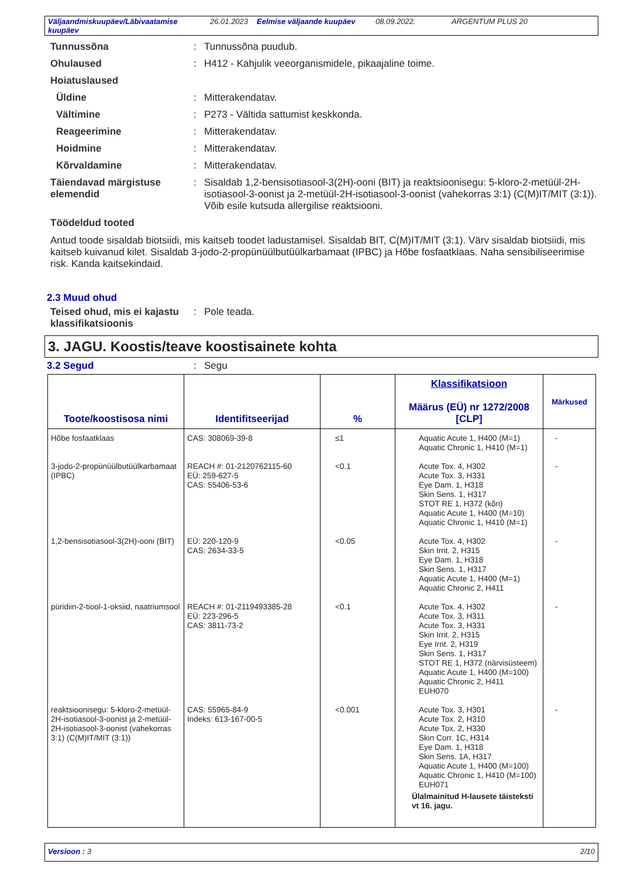Väljaandmiskuupäev/Läbivaatamise kuupäev 26.01.2023 Eelmise väljaande kuupäev 08.09.2022. ARGENTUM PLUS 20
Tunnussõna: Tunnussõna puudub.
Ohulaused: H412 - Kahjulik veeorganismidele, pikaajaline toime.
Hoiatuslaused
Üldine: Mitterakendatav.
Vältimine: P273 - Vältida sattumist keskkonda.
Reageerimine: Mitterakendatav.
Hoidmine: Mitterakendatav.
Kõrvaldamine: Mitterakendatav.
Täiendavad märgistuse elemendid: Sisaldab 1,2-bensisotiasool-3(2H)-ooni (BIT) ja reaktsioonisegu: 5-kloro-2-metüül-2H-isotiasool-3-oonist ja 2-metüül-2H-isotiasool-3-oonist (vahekorras 3:1) (C(M)IT/MIT (3:1)). Võib esile kutsuda allergilise reaktsiooni.
Töödeldud tooted
Antud toode sisaldab biotsiidi, mis kaitseb toodet ladustamisel. Sisaldab BIT, C(M)IT/MIT (3:1). Värv sisaldab biotsiidi, mis kaitseb kuivanud kilet. Sisaldab 3-jodo-2-propünüülbutüülkarbamaat (IPBC) ja Hõbe fosfaatklaas. Naha sensibiliseerimise risk. Kanda kaitsekindaid.
2.3 Muud ohud
Teised ohud, mis ei kajastu klassifikatsioonis: Pole teada.
3. JAGU. Koostis/teave koostisainete kohta
3.2 Segud: Segu
| Toote/koostisosa nimi | Identifitseerijad | % | Klassifikatsioon Määrus (EÜ) nr 1272/2008 [CLP] | Märkused |
| --- | --- | --- | --- | --- |
| Hõbe fosfaatklaas | CAS: 308069-39-8 | ≤1 | Aquatic Acute 1, H400 (M=1) Aquatic Chronic 1, H410 (M=1) | - |
| 3-jodo-2-propünüülbutüülkarbamaat (IPBC) | REACH #: 01-2120762115-60 EÜ: 259-627-5 CAS: 55406-53-6 | <0.1 | Acute Tox. 4, H302 Acute Tox. 3, H331 Eye Dam. 1, H318 Skin Sens. 1, H317 STOT RE 1, H372 (kõri) Aquatic Acute 1, H400 (M=10) Aquatic Chronic 1, H410 (M=1) | - |
| 1,2-bensisotiasool-3(2H)-ooni (BIT) | EÜ: 220-120-9 CAS: 2634-33-5 | <0.05 | Acute Tox. 4, H302 Skin Irrit. 2, H315 Eye Dam. 1, H318 Skin Sens. 1, H317 Aquatic Acute 1, H400 (M=1) Aquatic Chronic 2, H411 | - |
| püridiin-2-tiool-1-oksiid, naatriumsool | REACH #: 01-2119493385-28 EÜ: 223-296-5 CAS: 3811-73-2 | <0.1 | Acute Tox. 4, H302 Acute Tox. 3, H311 Acute Tox. 3, H331 Skin Irrit. 2, H315 Eye Irrit. 2, H319 Skin Sens. 1, H317 STOT RE 1, H372 (närvisüsteem) Aquatic Acute 1, H400 (M=100) Aquatic Chronic 2, H411 EUH070 | - |
| reaktsioonisegu: 5-kloro-2-metüül-2H-isotiasool-3-oonist ja 2-metüül-2H-isotiasool-3-oonist (vahekorras 3:1) (C(M)IT/MIT (3:1)) | CAS: 55965-84-9 Indeks: 613-167-00-5 | <0.001 | Acute Tox. 3, H301 Acute Tox. 2, H310 Acute Tox. 2, H330 Skin Corr. 1C, H314 Eye Dam. 1, H318 Skin Sens. 1A, H317 Aquatic Acute 1, H400 (M=100) Aquatic Chronic 1, H410 (M=100) EUH071 Ülalmainitud H-lausete täisteksti vt 16. jagu. | - |
Versioon : 3 2/10